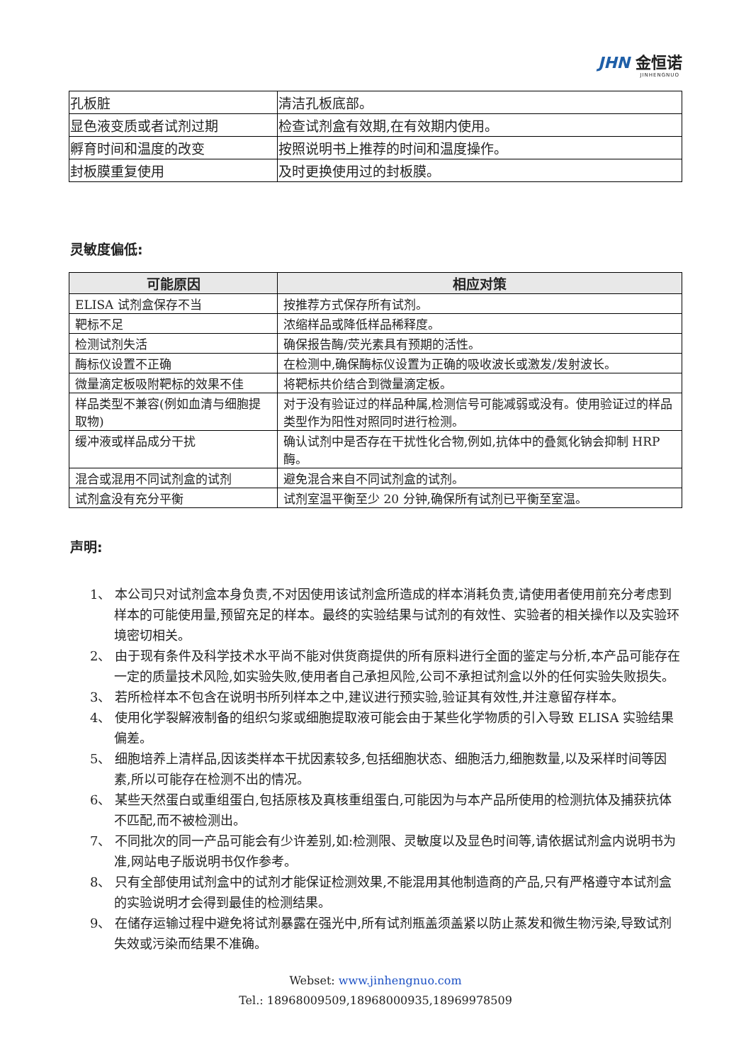JHN 金恒诺
JINHENGNUO
| 孔板脏 | 清洁孔板底部。 |
| 显色液变质或者试剂过期 | 检查试剂盒有效期,在有效期内使用。 |
| 孵育时间和温度的改变 | 按照说明书上推荐的时间和温度操作。 |
| 封板膜重复使用 | 及时更换使用过的封板膜。 |
灵敏度偏低:
| 可能原因 | 相应对策 |
| --- | --- |
| ELISA 试剂盒保存不当 | 按推荐方式保存所有试剂。 |
| 靶标不足 | 浓缩样品或降低样品稀释度。 |
| 检测试剂失活 | 确保报告酶/荧光素具有预期的活性。 |
| 酶标仪设置不正确 | 在检测中,确保酶标仪设置为正确的吸收波长或激发/发射波长。 |
| 微量滴定板吸附靶标的效果不佳 | 将靶标共价结合到微量滴定板。 |
| 样品类型不兼容(例如血清与细胞提取物) | 对于没有验证过的样品种属,检测信号可能减弱或没有。使用验证过的样品类型作为阳性对照同时进行检测。 |
| 缓冲液或样品成分干扰 | 确认试剂中是否存在干扰性化合物,例如,抗体中的叠氮化钠会抑制 HRP 酶。 |
| 混合或混用不同试剂盒的试剂 | 避免混合来自不同试剂盒的试剂。 |
| 试剂盒没有充分平衡 | 试剂室温平衡至少 20 分钟,确保所有试剂已平衡至室温。 |
声明:
1、 本公司只对试剂盒本身负责,不对因使用该试剂盒所造成的样本消耗负责,请使用者使用前充分考虑到样本的可能使用量,预留充足的样本。最终的实验结果与试剂的有效性、实验者的相关操作以及实验环境密切相关。
2、 由于现有条件及科学技术水平尚不能对供货商提供的所有原料进行全面的鉴定与分析,本产品可能存在一定的质量技术风险,如实验失败,使用者自己承担风险,公司不承担试剂盒以外的任何实验失败损失。
3、 若所检样本不包含在说明书所列样本之中,建议进行预实验,验证其有效性,并注意留存样本。
4、 使用化学裂解液制备的组织匀浆或细胞提取液可能会由于某些化学物质的引入导致 ELISA 实验结果偏差。
5、 细胞培养上清样品,因该类样本干扰因素较多,包括细胞状态、细胞活力,细胞数量,以及采样时间等因素,所以可能存在检测不出的情况。
6、 某些天然蛋白或重组蛋白,包括原核及真核重组蛋白,可能因为与本产品所使用的检测抗体及捕获抗体不匹配,而不被检测出。
7、 不同批次的同一产品可能会有少许差别,如:检测限、灵敏度以及显色时间等,请依据试剂盒内说明书为准,网站电子版说明书仅作参考。
8、 只有全部使用试剂盒中的试剂才能保证检测效果,不能混用其他制造商的产品,只有严格遵守本试剂盒的实验说明才会得到最佳的检测结果。
9、 在储存运输过程中避免将试剂暴露在强光中,所有试剂瓶盖须盖紧以防止蒸发和微生物污染,导致试剂失效或污染而结果不准确。
Webset: www.jinhengnuo.com
Tel.: 18968009509,18968000935,18969978509